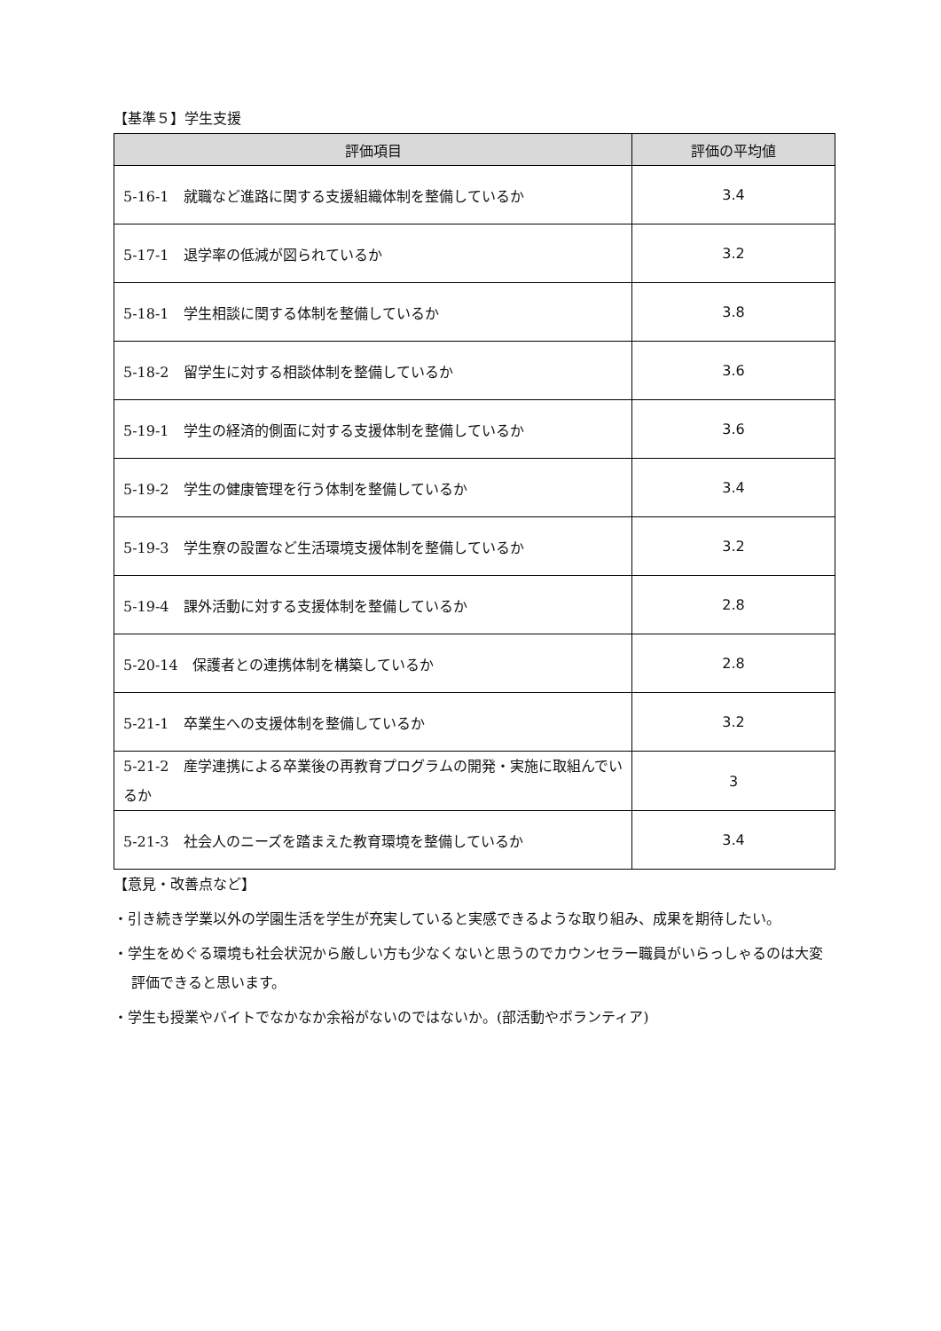【基準５】学生支援
| 評価項目 | 評価の平均値 |
| --- | --- |
| 5-16-1 就職など進路に関する支援組織体制を整備しているか | 3.4 |
| 5-17-1 退学率の低減が図られているか | 3.2 |
| 5-18-1 学生相談に関する体制を整備しているか | 3.8 |
| 5-18-2 留学生に対する相談体制を整備しているか | 3.6 |
| 5-19-1 学生の経済的側面に対する支援体制を整備しているか | 3.6 |
| 5-19-2 学生の健康管理を行う体制を整備しているか | 3.4 |
| 5-19-3 学生寮の設置など生活環境支援体制を整備しているか | 3.2 |
| 5-19-4 課外活動に対する支援体制を整備しているか | 2.8 |
| 5-20-14 保護者との連携体制を構築しているか | 2.8 |
| 5-21-1 卒業生への支援体制を整備しているか | 3.2 |
| 5-21-2 産学連携による卒業後の再教育プログラムの開発・実施に取組んでいるか | 3 |
| 5-21-3 社会人のニーズを踏まえた教育環境を整備しているか | 3.4 |
【意見・改善点など】
・引き続き学業以外の学園生活を学生が充実していると実感できるような取り組み、成果を期待したい。
・学生をめぐる環境も社会状況から厳しい方も少なくないと思うのでカウンセラー職員がいらっしゃるのは大変評価できると思います。
・学生も授業やバイトでなかなか余裕がないのではないか。(部活動やボランティア)